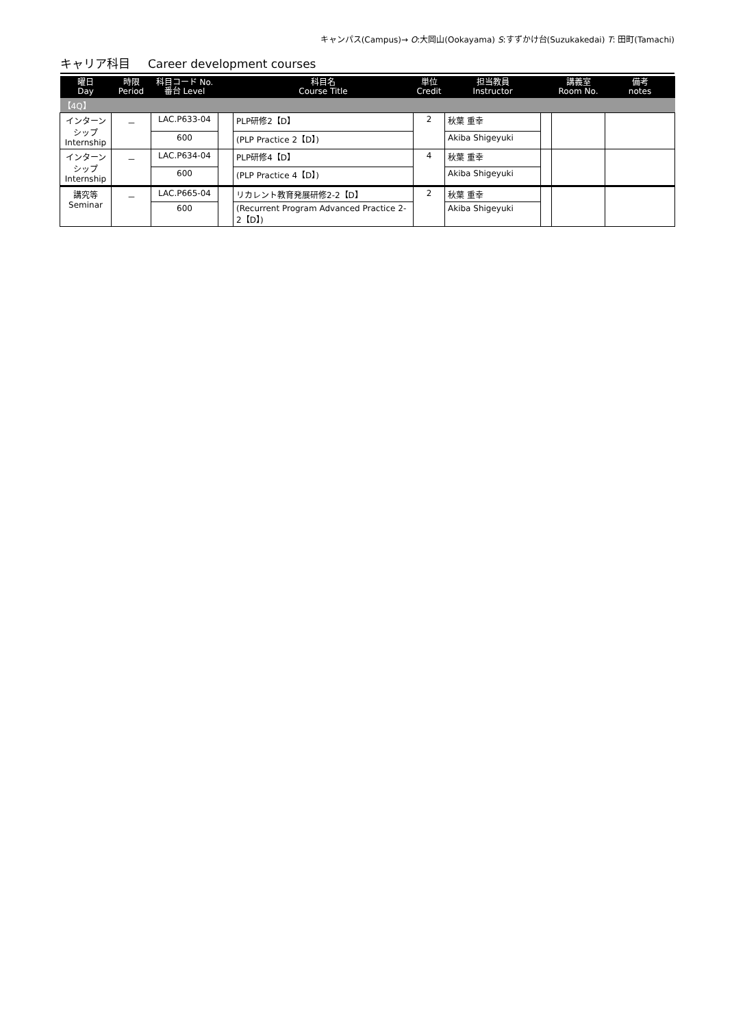キャンパス(Campus)→ O:大岡山(Ookayama) S:すずかけ台(Suzukakedai) T: 田町(Tamachi)
キャリア科目 Career development courses
| 曜日 Day | 時限 Period | 科目コード No. 番台 Level | | 科目名 Course Title | 単位 Credit | 担当教員 Instructor | | 講義室 Room No. | 備考 notes |
| --- | --- | --- | --- | --- | --- | --- | --- | --- | --- |
| 【4Q】 | | | | | | | | | |
| インターン シップ Internship | － | LAC.P633-04 | | PLP研修2【D】 | 2 | 秋葉 重幸 | | | |
| | | 600 | | (PLP Practice 2【D】) | | Akiba Shigeyuki | | | |
| インターン シップ Internship | － | LAC.P634-04 | | PLP研修4【D】 | 4 | 秋葉 重幸 | | | |
| | | 600 | | (PLP Practice 4【D】) | | Akiba Shigeyuki | | | |
| 講究等 Seminar | － | LAC.P665-04 | | リカレント教育発展研修2-2【D】 | 2 | 秋葉 重幸 | | | |
| | | 600 | | (Recurrent Program Advanced Practice 2-2【D】) | | Akiba Shigeyuki | | | |